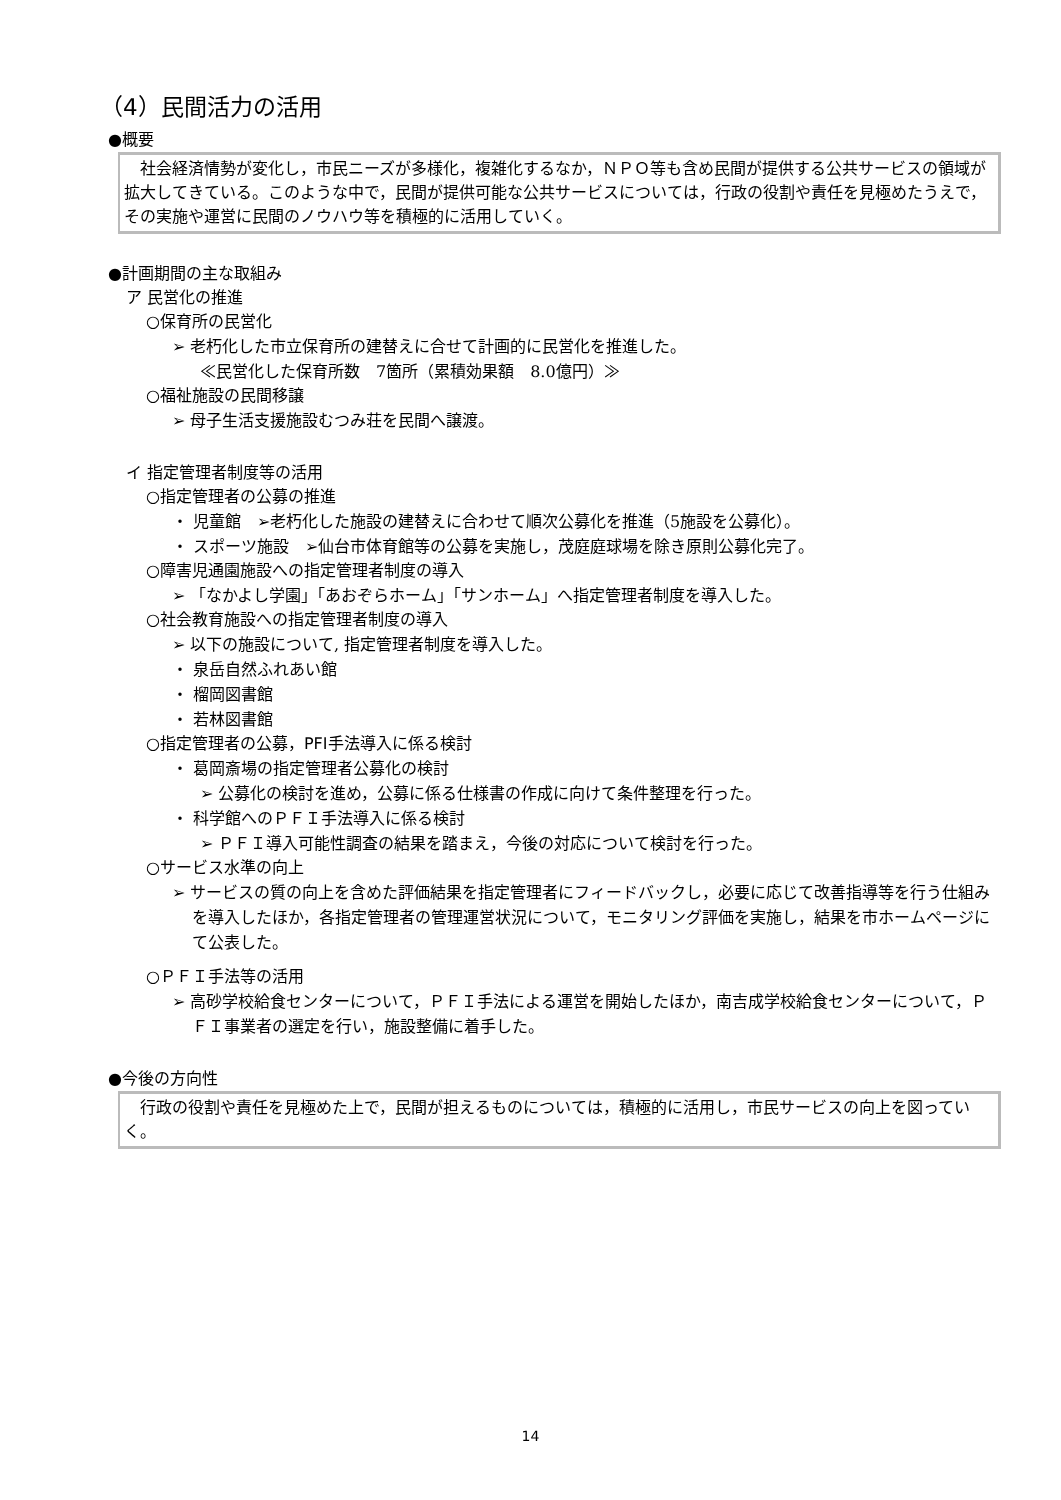（4）民間活力の活用
●概要
　社会経済情勢が変化し，市民ニーズが多様化，複雑化するなか，ＮＰＯ等も含め民間が提供する公共サービスの領域が拡大してきている。このような中で，民間が提供可能な公共サービスについては，行政の役割や責任を見極めたうえで，その実施や運営に民間のノウハウ等を積極的に活用していく。
●計画期間の主な取組み
ア 民営化の推進
○保育所の民営化
➢ 老朽化した市立保育所の建替えに合せて計画的に民営化を推進した。
≪民営化した保育所数　7箇所（累積効果額　8.0億円）≫
○福祉施設の民間移譲
➢ 母子生活支援施設むつみ荘を民間へ譲渡。
イ 指定管理者制度等の活用
○指定管理者の公募の推進
・ 児童館　➢老朽化した施設の建替えに合わせて順次公募化を推進（5施設を公募化）。
・ スポーツ施設　➢仙台市体育館等の公募を実施し，茂庭庭球場を除き原則公募化完了。
○障害児通園施設への指定管理者制度の導入
➢ 「なかよし学園」「あおぞらホーム」「サンホーム」へ指定管理者制度を導入した。
○社会教育施設への指定管理者制度の導入
➢ 以下の施設について, 指定管理者制度を導入した。
・ 泉岳自然ふれあい館
・ 榴岡図書館
・ 若林図書館
○指定管理者の公募，PFI手法導入に係る検討
・ 葛岡斎場の指定管理者公募化の検討
➢ 公募化の検討を進め，公募に係る仕様書の作成に向けて条件整理を行った。
・ 科学館へのＰＦＩ手法導入に係る検討
➢ ＰＦＩ導入可能性調査の結果を踏まえ，今後の対応について検討を行った。
○サービス水準の向上
➢ サービスの質の向上を含めた評価結果を指定管理者にフィードバックし，必要に応じて改善指導等を行う仕組みを導入したほか，各指定管理者の管理運営状況について，モニタリング評価を実施し，結果を市ホームページにて公表した。
○ＰＦＩ手法等の活用
➢ 高砂学校給食センターについて，ＰＦＩ手法による運営を開始したほか，南吉成学校給食センターについて，ＰＦＩ事業者の選定を行い，施設整備に着手した。
●今後の方向性
　行政の役割や責任を見極めた上で，民間が担えるものについては，積極的に活用し，市民サービスの向上を図っていく。
14